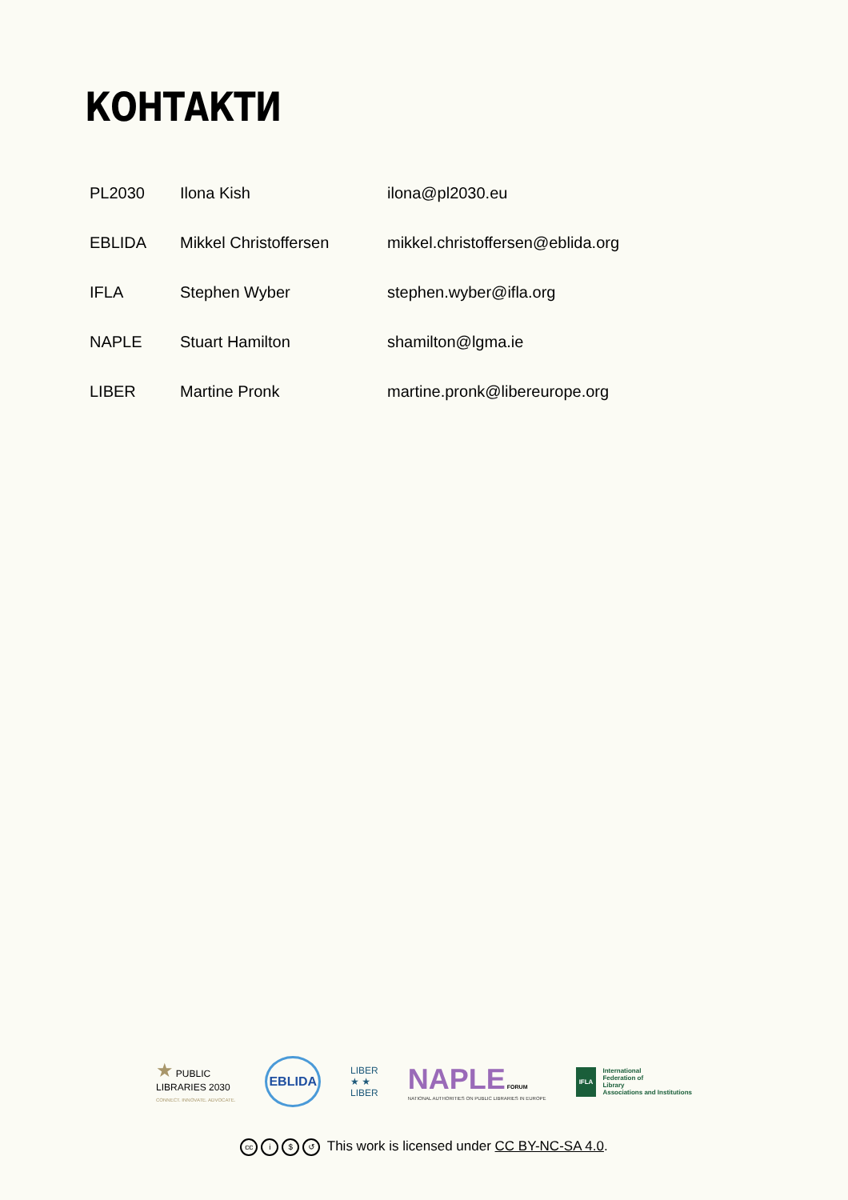КОНТАКТИ
| PL2030 | Ilona Kish | ilona@pl2030.eu |
| EBLIDA | Mikkel Christoffersen | mikkel.christoffersen@eblida.org |
| IFLA | Stephen Wyber | stephen.wyber@ifla.org |
| NAPLE | Stuart Hamilton | shamilton@lgma.ie |
| LIBER | Martine Pronk | martine.pronk@libereurope.org |
★ PUBLIC
LIBRARIES 2030
CONNECT. INNOVATE. ADVOCATE.
EBLIDA
LIBER
★ ★
LIBER
NAPLE FORUM
NATIONAL AUTHORITIES ON PUBLIC LIBRARIES IN EUROPE
IFLA International
Federation of
Library
Associations and Institutions
cc i $ ↺ This work is licensed under CC BY-NC-SA 4.0.